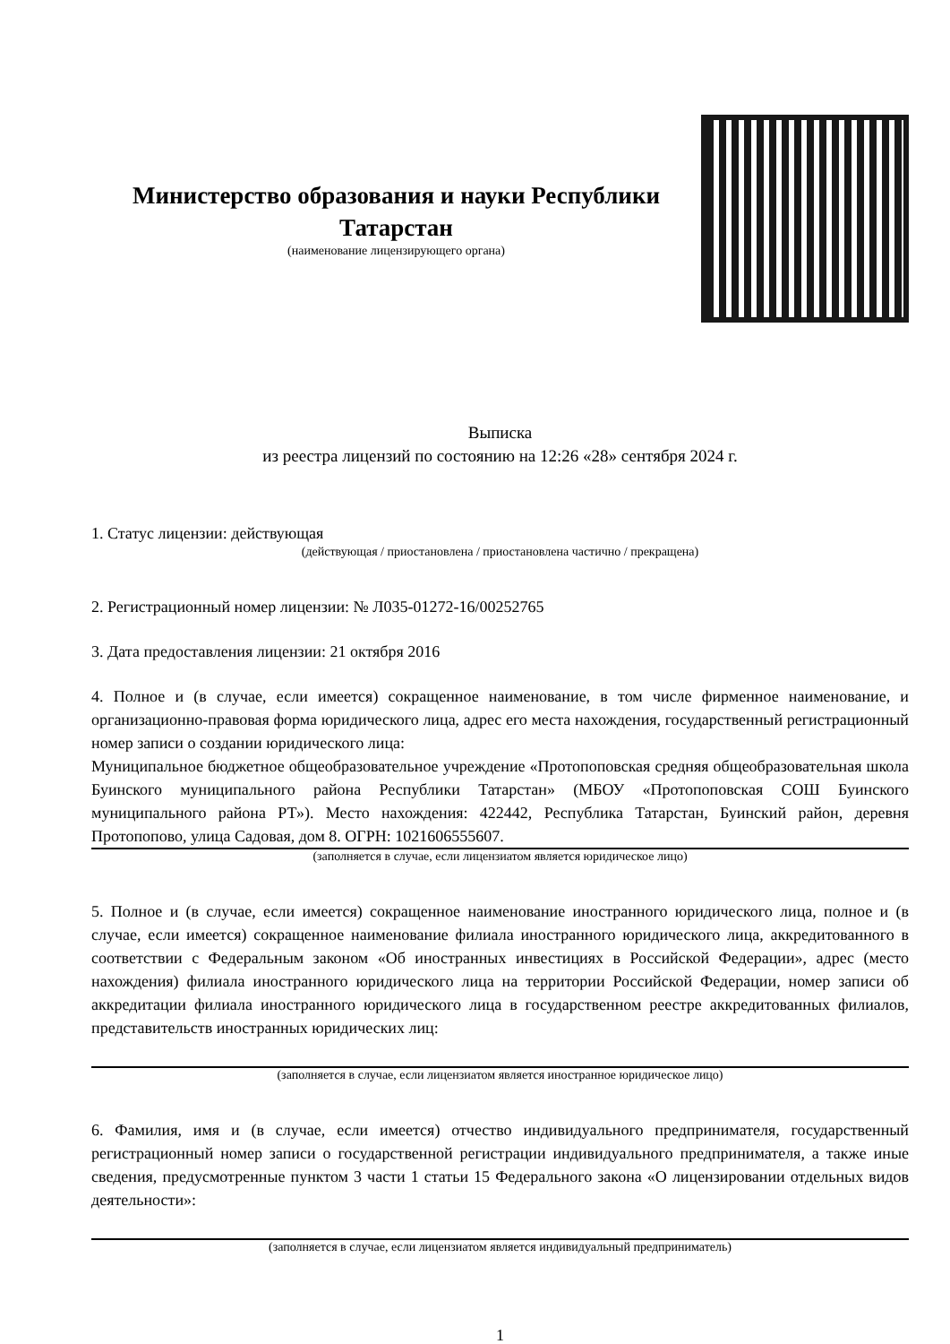Министерство образования и науки Республики Татарстан
(наименование лицензирующего органа)
Выписка
из реестра лицензий по состоянию на 12:26 «28» сентября 2024 г.
1. Статус лицензии: действующая
(действующая / приостановлена / приостановлена частично / прекращена)
2. Регистрационный номер лицензии: № Л035-01272-16/00252765
3. Дата предоставления лицензии: 21 октября 2016
4. Полное и (в случае, если имеется) сокращенное наименование, в том числе фирменное наименование, и организационно-правовая форма юридического лица, адрес его места нахождения, государственный регистрационный номер записи о создании юридического лица:
Муниципальное бюджетное общеобразовательное учреждение «Протопоповская средняя общеобразовательная школа Буинского муниципального района Республики Татарстан» (МБОУ «Протопоповская СОШ Буинского муниципального района РТ»). Место нахождения: 422442, Республика Татарстан, Буинский район, деревня Протопопово, улица Садовая, дом 8. ОГРН: 1021606555607.
(заполняется в случае, если лицензиатом является юридическое лицо)
5. Полное и (в случае, если имеется) сокращенное наименование иностранного юридического лица, полное и (в случае, если имеется) сокращенное наименование филиала иностранного юридического лица, аккредитованного в соответствии с Федеральным законом «Об иностранных инвестициях в Российской Федерации», адрес (место нахождения) филиала иностранного юридического лица на территории Российской Федерации, номер записи об аккредитации филиала иностранного юридического лица в государственном реестре аккредитованных филиалов, представительств иностранных юридических лиц:
(заполняется в случае, если лицензиатом является иностранное юридическое лицо)
6. Фамилия, имя и (в случае, если имеется) отчество индивидуального предпринимателя, государственный регистрационный номер записи о государственной регистрации индивидуального предпринимателя, а также иные сведения, предусмотренные пунктом 3 части 1 статьи 15 Федерального закона «О лицензировании отдельных видов деятельности»:
(заполняется в случае, если лицензиатом является индивидуальный предприниматель)
1